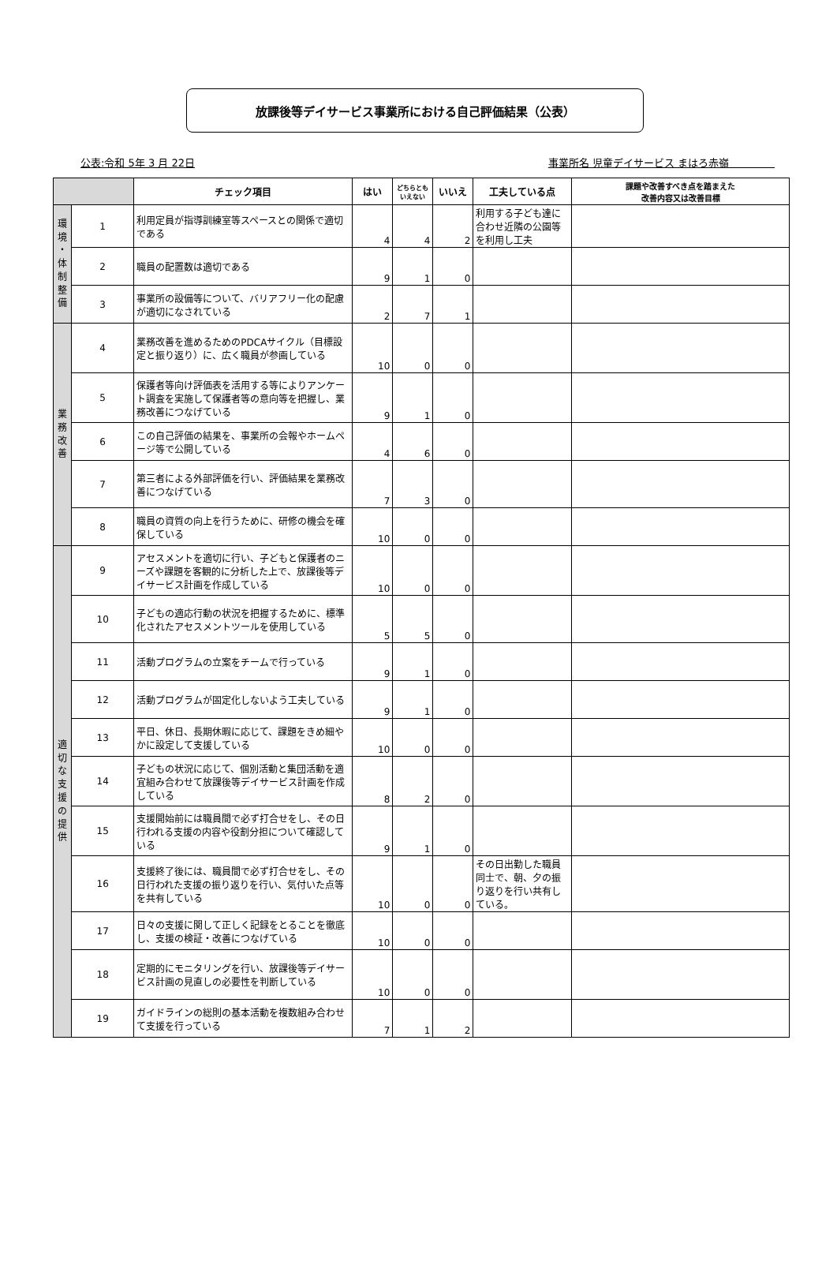放課後等デイサービス事業所における自己評価結果（公表）
公表:令和 5年 3 月 22日 事業所名 児童デイサービス まはろ赤嶺
| | | チェック項目 | はい | どちらとも いえない | いいえ | 工夫している点 | 課題や改善すべき点を踏まえた 改善内容又は改善目標 |
| --- | --- | --- | --- | --- | --- | --- | --- |
| 環 境 ・ 体 制 整 備 | 1 | 利用定員が指導訓練室等スペースとの関係で適切である | 4 | 4 | 2 | 利用する子ども達に合わせ近隣の公園等を利用し工夫 | |
| | 2 | 職員の配置数は適切である | 9 | 1 | 0 | | |
| | 3 | 事業所の設備等について、バリアフリー化の配慮が適切になされている | 2 | 7 | 1 | | |
| 業 務 改 善 | 4 | 業務改善を進めるためのPDCAサイクル（目標設定と振り返り）に、広く職員が参画している | 10 | 0 | 0 | | |
| | 5 | 保護者等向け評価表を活用する等によりアンケート調査を実施して保護者等の意向等を把握し、業務改善につなげている | 9 | 1 | 0 | | |
| | 6 | この自己評価の結果を、事業所の会報やホームページ等で公開している | 4 | 6 | 0 | | |
| | 7 | 第三者による外部評価を行い、評価結果を業務改善につなげている | 7 | 3 | 0 | | |
| | 8 | 職員の資質の向上を行うために、研修の機会を確保している | 10 | 0 | 0 | | |
| 適 切 な 支 援 の 提 供 | 9 | アセスメントを適切に行い、子どもと保護者のニーズや課題を客観的に分析した上で、放課後等デイサービス計画を作成している | 10 | 0 | 0 | | |
| | 10 | 子どもの適応行動の状況を把握するために、標準化されたアセスメントツールを使用している | 5 | 5 | 0 | | |
| | 11 | 活動プログラムの立案をチームで行っている | 9 | 1 | 0 | | |
| | 12 | 活動プログラムが固定化しないよう工夫している | 9 | 1 | 0 | | |
| | 13 | 平日、休日、長期休暇に応じて、課題をきめ細やかに設定して支援している | 10 | 0 | 0 | | |
| | 14 | 子どもの状況に応じて、個別活動と集団活動を適宜組み合わせて放課後等デイサービス計画を作成している | 8 | 2 | 0 | | |
| | 15 | 支援開始前には職員間で必ず打合せをし、その日行われる支援の内容や役割分担について確認している | 9 | 1 | 0 | | |
| | 16 | 支援終了後には、職員間で必ず打合せをし、その日行われた支援の振り返りを行い、気付いた点等を共有している | 10 | 0 | 0 | その日出勤した職員同士で、朝、夕の振り返りを行い共有している。 | |
| | 17 | 日々の支援に関して正しく記録をとることを徹底し、支援の検証・改善につなげている | 10 | 0 | 0 | | |
| | 18 | 定期的にモニタリングを行い、放課後等デイサービス計画の見直しの必要性を判断している | 10 | 0 | 0 | | |
| | 19 | ガイドラインの総則の基本活動を複数組み合わせて支援を行っている | 7 | 1 | 2 | | |